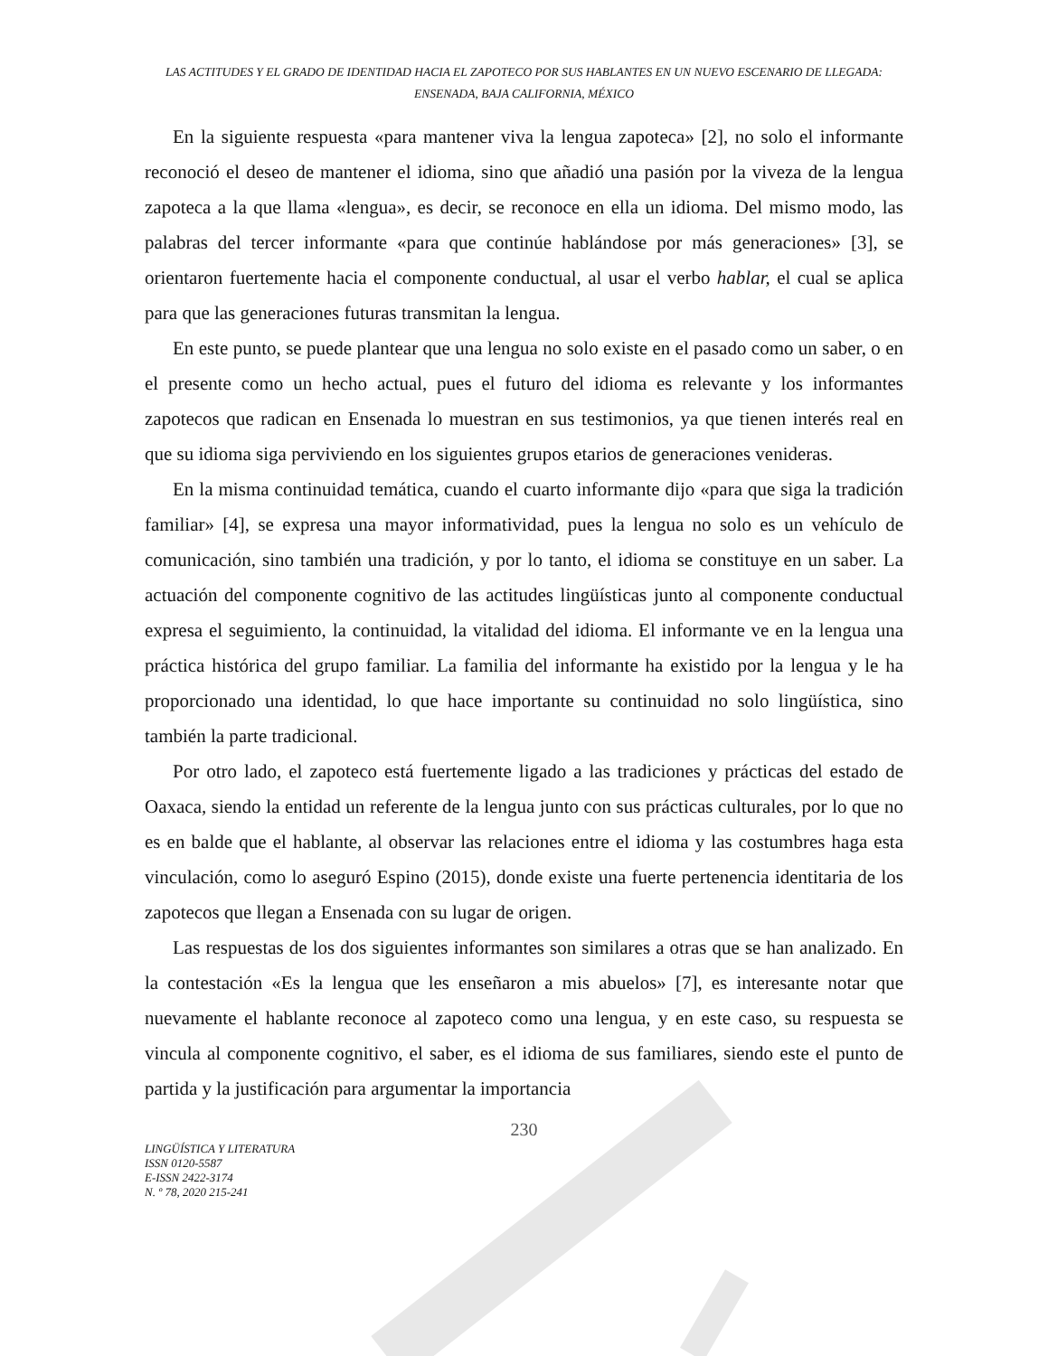LAS ACTITUDES Y EL GRADO DE IDENTIDAD HACIA EL ZAPOTECO POR SUS HABLANTES EN UN NUEVO ESCENARIO DE LLEGADA: ENSENADA, BAJA CALIFORNIA, MÉXICO
En la siguiente respuesta «para mantener viva la lengua zapoteca» [2], no solo el informante reconoció el deseo de mantener el idioma, sino que añadió una pasión por la viveza de la lengua zapoteca a la que llama «lengua», es decir, se reconoce en ella un idioma. Del mismo modo, las palabras del tercer informante «para que continúe hablándose por más generaciones» [3], se orientaron fuertemente hacia el componente conductual, al usar el verbo hablar, el cual se aplica para que las generaciones futuras transmitan la lengua.
En este punto, se puede plantear que una lengua no solo existe en el pasado como un saber, o en el presente como un hecho actual, pues el futuro del idioma es relevante y los informantes zapotecos que radican en Ensenada lo muestran en sus testimonios, ya que tienen interés real en que su idioma siga perviviendo en los siguientes grupos etarios de generaciones venideras.
En la misma continuidad temática, cuando el cuarto informante dijo «para que siga la tradición familiar» [4], se expresa una mayor informatividad, pues la lengua no solo es un vehículo de comunicación, sino también una tradición, y por lo tanto, el idioma se constituye en un saber. La actuación del componente cognitivo de las actitudes lingüísticas junto al componente conductual expresa el seguimiento, la continuidad, la vitalidad del idioma. El informante ve en la lengua una práctica histórica del grupo familiar. La familia del informante ha existido por la lengua y le ha proporcionado una identidad, lo que hace importante su continuidad no solo lingüística, sino también la parte tradicional.
Por otro lado, el zapoteco está fuertemente ligado a las tradiciones y prácticas del estado de Oaxaca, siendo la entidad un referente de la lengua junto con sus prácticas culturales, por lo que no es en balde que el hablante, al observar las relaciones entre el idioma y las costumbres haga esta vinculación, como lo aseguró Espino (2015), donde existe una fuerte pertenencia identitaria de los zapotecos que llegan a Ensenada con su lugar de origen.
Las respuestas de los dos siguientes informantes son similares a otras que se han analizado. En la contestación «Es la lengua que les enseñaron a mis abuelos» [7], es interesante notar que nuevamente el hablante reconoce al zapoteco como una lengua, y en este caso, su respuesta se vincula al componente cognitivo, el saber, es el idioma de sus familiares, siendo este el punto de partida y la justificación para argumentar la importancia
230
LINGÜÍSTICA Y LITERATURA
ISSN 0120-5587
E-ISSN 2422-3174
N. º 78, 2020 215-241